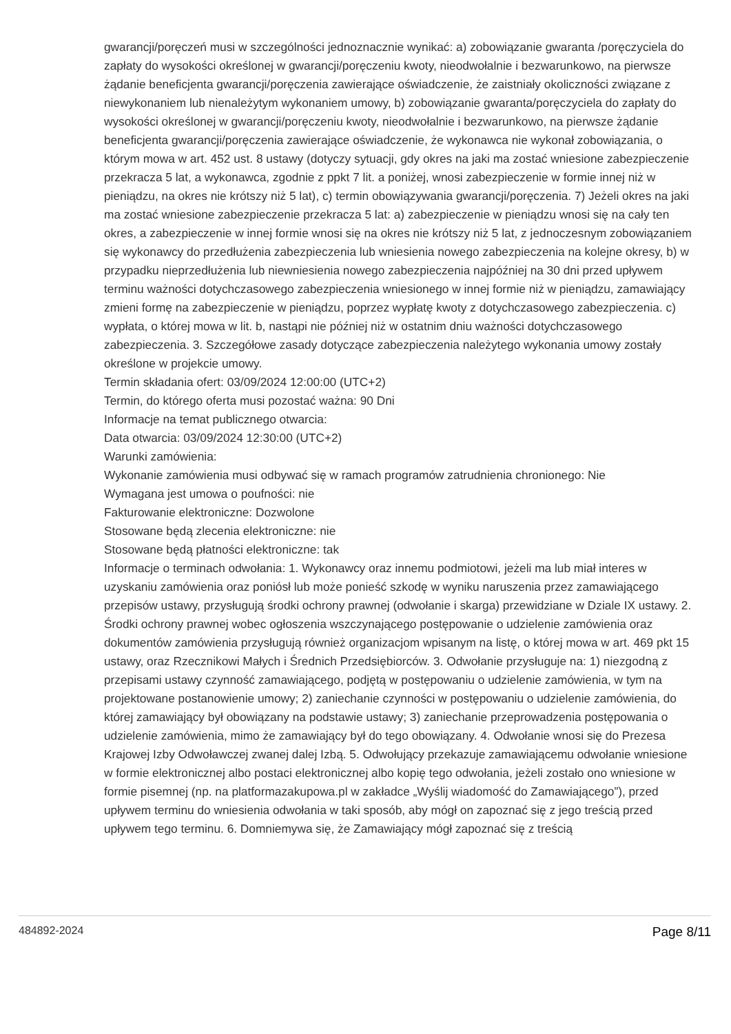gwarancji/poręczeń musi w szczególności jednoznacznie wynikać: a) zobowiązanie gwaranta /poręczyciela do zapłaty do wysokości określonej w gwarancji/poręczeniu kwoty, nieodwołalnie i bezwarunkowo, na pierwsze żądanie beneficjenta gwarancji/poręczenia zawierające oświadczenie, że zaistniały okoliczności związane z niewykonaniem lub nienależytym wykonaniem umowy, b) zobowiązanie gwaranta/poręczyciela do zapłaty do wysokości określonej w gwarancji/poręczeniu kwoty, nieodwołalnie i bezwarunkowo, na pierwsze żądanie beneficjenta gwarancji/poręczenia zawierające oświadczenie, że wykonawca nie wykonał zobowiązania, o którym mowa w art. 452 ust. 8 ustawy (dotyczy sytuacji, gdy okres na jaki ma zostać wniesione zabezpieczenie przekracza 5 lat, a wykonawca, zgodnie z ppkt 7 lit. a poniżej, wnosi zabezpieczenie w formie innej niż w pieniądzu, na okres nie krótszy niż 5 lat), c) termin obowiązywania gwarancji/poręczenia. 7) Jeżeli okres na jaki ma zostać wniesione zabezpieczenie przekracza 5 lat: a) zabezpieczenie w pieniądzu wnosi się na cały ten okres, a zabezpieczenie w innej formie wnosi się na okres nie krótszy niż 5 lat, z jednoczesnym zobowiązaniem się wykonawcy do przedłużenia zabezpieczenia lub wniesienia nowego zabezpieczenia na kolejne okresy, b) w przypadku nieprzedłużenia lub niewniesienia nowego zabezpieczenia najpóźniej na 30 dni przed upływem terminu ważności dotychczasowego zabezpieczenia wniesionego w innej formie niż w pieniądzu, zamawiający zmieni formę na zabezpieczenie w pieniądzu, poprzez wypłatę kwoty z dotychczasowego zabezpieczenia. c) wypłata, o której mowa w lit. b, nastąpi nie później niż w ostatnim dniu ważności dotychczasowego zabezpieczenia. 3. Szczegółowe zasady dotyczące zabezpieczenia należytego wykonania umowy zostały określone w projekcie umowy.
Termin składania ofert: 03/09/2024 12:00:00 (UTC+2)
Termin, do którego oferta musi pozostać ważna: 90 Dni
Informacje na temat publicznego otwarcia:
Data otwarcia: 03/09/2024 12:30:00 (UTC+2)
Warunki zamówienia:
Wykonanie zamówienia musi odbywać się w ramach programów zatrudnienia chronionego: Nie
Wymagana jest umowa o poufności: nie
Fakturowanie elektroniczne: Dozwolone
Stosowane będą zlecenia elektroniczne: nie
Stosowane będą płatności elektroniczne: tak
Informacje o terminach odwołania: 1. Wykonawcy oraz innemu podmiotowi, jeżeli ma lub miał interes w uzyskaniu zamówienia oraz poniósł lub może ponieść szkodę w wyniku naruszenia przez zamawiającego przepisów ustawy, przysługują środki ochrony prawnej (odwołanie i skarga) przewidziane w Dziale IX ustawy. 2. Środki ochrony prawnej wobec ogłoszenia wszczynającego postępowanie o udzielenie zamówienia oraz dokumentów zamówienia przysługują również organizacjom wpisanym na listę, o której mowa w art. 469 pkt 15 ustawy, oraz Rzecznikowi Małych i Średnich Przedsiębiorców. 3. Odwołanie przysługuje na: 1) niezgodną z przepisami ustawy czynność zamawiającego, podjętą w postępowaniu o udzielenie zamówienia, w tym na projektowane postanowienie umowy; 2) zaniechanie czynności w postępowaniu o udzielenie zamówienia, do której zamawiający był obowiązany na podstawie ustawy; 3) zaniechanie przeprowadzenia postępowania o udzielenie zamówienia, mimo że zamawiający był do tego obowiązany. 4. Odwołanie wnosi się do Prezesa Krajowej Izby Odwoławczej zwanej dalej Izbą. 5. Odwołujący przekazuje zamawiającemu odwołanie wniesione w formie elektronicznej albo postaci elektronicznej albo kopię tego odwołania, jeżeli zostało ono wniesione w formie pisemnej (np. na platformazakupowa.pl w zakładce „Wyślij wiadomość do Zamawiającego”), przed upływem terminu do wniesienia odwołania w taki sposób, aby mógł on zapoznać się z jego treścią przed upływem tego terminu. 6. Domniemywa się, że Zamawiający mógł zapoznać się z treścią
484892-2024 Page 8/11